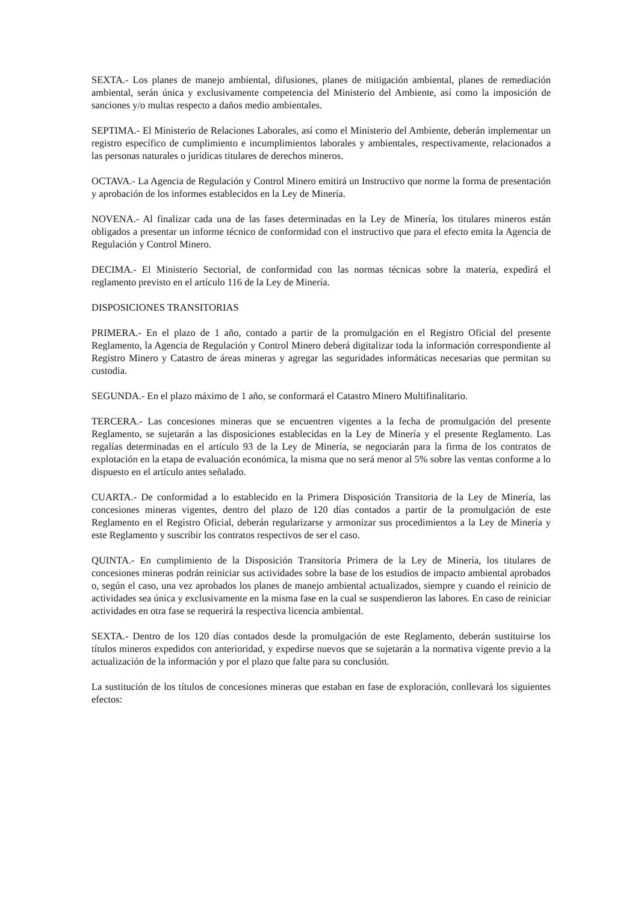SEXTA.- Los planes de manejo ambiental, difusiones, planes de mitigación ambiental, planes de remediación ambiental, serán única y exclusivamente competencia del Ministerio del Ambiente, así como la imposición de sanciones y/o multas respecto a daños medio ambientales.
SEPTIMA.- El Ministerio de Relaciones Laborales, así como el Ministerio del Ambiente, deberán implementar un registro específico de cumplimiento e incumplimientos laborales y ambientales, respectivamente, relacionados a las personas naturales o jurídicas titulares de derechos mineros.
OCTAVA.- La Agencia de Regulación y Control Minero emitirá un Instructivo que norme la forma de presentación y aprobación de los informes establecidos en la Ley de Minería.
NOVENA.- Al finalizar cada una de las fases determinadas en la Ley de Minería, los titulares mineros están obligados a presentar un informe técnico de conformidad con el instructivo que para el efecto emita la Agencia de Regulación y Control Minero.
DECIMA.- El Ministerio Sectorial, de conformidad con las normas técnicas sobre la materia, expedirá el reglamento previsto en el artículo 116 de la Ley de Minería.
DISPOSICIONES TRANSITORIAS
PRIMERA.- En el plazo de 1 año, contado a partir de la promulgación en el Registro Oficial del presente Reglamento, la Agencia de Regulación y Control Minero deberá digitalizar toda la información correspondiente al Registro Minero y Catastro de áreas mineras y agregar las seguridades informáticas necesarias que permitan su custodia.
SEGUNDA.- En el plazo máximo de 1 año, se conformará el Catastro Minero Multifinalitario.
TERCERA.- Las concesiones mineras que se encuentren vigentes a la fecha de promulgación del presente Reglamento, se sujetarán a las disposiciones establecidas en la Ley de Minería y el presente Reglamento. Las regalías determinadas en el artículo 93 de la Ley de Minería, se negociarán para la firma de los contratos de explotación en la etapa de evaluación económica, la misma que no será menor al 5% sobre las ventas conforme a lo dispuesto en el artículo antes señalado.
CUARTA.- De conformidad a lo establecido en la Primera Disposición Transitoria de la Ley de Minería, las concesiones mineras vigentes, dentro del plazo de 120 días contados a partir de la promulgación de este Reglamento en el Registro Oficial, deberán regularizarse y armonizar sus procedimientos a la Ley de Minería y este Reglamento y suscribir los contratos respectivos de ser el caso.
QUINTA.- En cumplimiento de la Disposición Transitoria Primera de la Ley de Minería, los titulares de concesiones mineras podrán reiniciar sus actividades sobre la base de los estudios de impacto ambiental aprobados o, según el caso, una vez aprobados los planes de manejo ambiental actualizados, siempre y cuando el reinicio de actividades sea única y exclusivamente en la misma fase en la cual se suspendieron las labores. En caso de reiniciar actividades en otra fase se requerirá la respectiva licencia ambiental.
SEXTA.- Dentro de los 120 días contados desde la promulgación de este Reglamento, deberán sustituirse los títulos mineros expedidos con anterioridad, y expedirse nuevos que se sujetarán a la normativa vigente previo a la actualización de la información y por el plazo que falte para su conclusión.
La sustitución de los títulos de concesiones mineras que estaban en fase de exploración, conllevará los siguientes efectos: